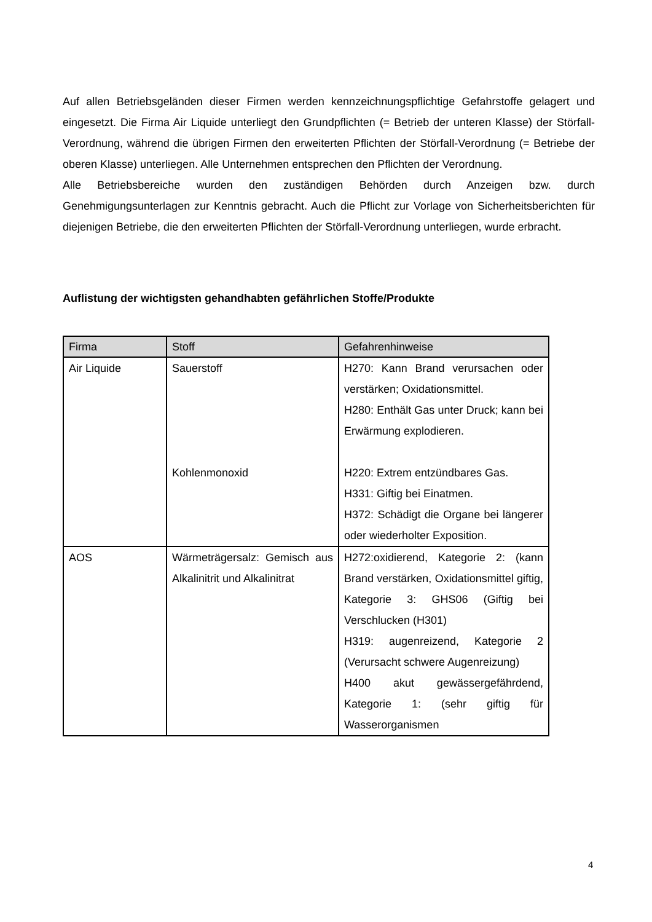Auf allen Betriebsgeländen dieser Firmen werden kennzeichnungspflichtige Gefahrstoffe gelagert und eingesetzt. Die Firma Air Liquide unterliegt den Grundpflichten (= Betrieb der unteren Klasse) der Störfall-Verordnung, während die übrigen Firmen den erweiterten Pflichten der Störfall-Verordnung (= Betriebe der oberen Klasse) unterliegen. Alle Unternehmen entsprechen den Pflichten der Verordnung.
Alle Betriebsbereiche wurden den zuständigen Behörden durch Anzeigen bzw. durch Genehmigungsunterlagen zur Kenntnis gebracht. Auch die Pflicht zur Vorlage von Sicherheitsberichten für diejenigen Betriebe, die den erweiterten Pflichten der Störfall-Verordnung unterliegen, wurde erbracht.
Auflistung der wichtigsten gehandhabten gefährlichen Stoffe/Produkte
| Firma | Stoff | Gefahrenhinweise |
| --- | --- | --- |
| Air Liquide | Sauerstoff Kohlenmonoxid | H270: Kann Brand verursachen oder verstärken; Oxidationsmittel. H280: Enthält Gas unter Druck; kann bei Erwärmung explodieren. H220: Extrem entzündbares Gas. H331: Giftig bei Einatmen. H372: Schädigt die Organe bei längerer oder wiederholter Exposition. |
| AOS | Wärmeträgersalz: Gemisch aus Alkalinitrit und Alkalinitrat | H272:oxidierend, Kategorie 2: (kann Brand verstärken, Oxidationsmittel giftig, Kategorie 3: GHS06 (Giftig bei Verschlucken (H301) H319: augenreizend, Kategorie 2 (Verursacht schwere Augenreizung) H400 akut gewässergefährdend, Kategorie 1: (sehr giftig für Wasserorganismen |
4